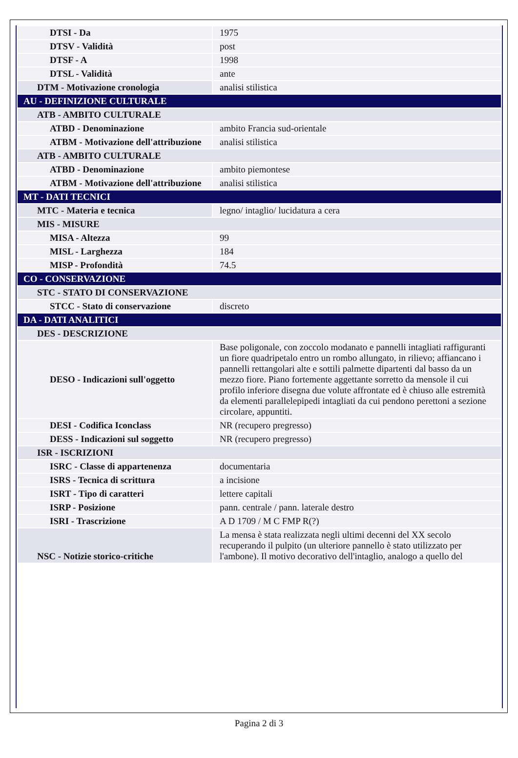| DTSI - Da | 1975 |
| DTSV - Validità | post |
| DTSF - A | 1998 |
| DTSL - Validità | ante |
| DTM - Motivazione cronologia | analisi stilistica |
| AU - DEFINIZIONE CULTURALE | |
| ATB - AMBITO CULTURALE | |
| ATBD - Denominazione | ambito Francia sud-orientale |
| ATBM - Motivazione dell'attribuzione | analisi stilistica |
| ATB - AMBITO CULTURALE | |
| ATBD - Denominazione | ambito piemontese |
| ATBM - Motivazione dell'attribuzione | analisi stilistica |
| MT - DATI TECNICI | |
| MTC - Materia e tecnica | legno/ intaglio/ lucidatura a cera |
| MIS - MISURE | |
| MISA - Altezza | 99 |
| MISL - Larghezza | 184 |
| MISP - Profondità | 74.5 |
| CO - CONSERVAZIONE | |
| STC - STATO DI CONSERVAZIONE | |
| STCC - Stato di conservazione | discreto |
| DA - DATI ANALITICI | |
| DES - DESCRIZIONE | |
| DESO - Indicazioni sull'oggetto | Base poligonale, con zoccolo modanato e pannelli intagliati raffiguranti un fiore quadripetalo entro un rombo allungato, in rilievo; affiancano i pannelli rettangolari alte e sottili palmette dipartenti dal basso da un mezzo fiore. Piano fortemente aggettante sorretto da mensole il cui profilo inferiore disegna due volute affrontate ed è chiuso alle estremità da elementi parallelepipedi intagliati da cui pendono perettoni a sezione circolare, appuntiti. |
| DESI - Codifica Iconclass | NR (recupero pregresso) |
| DESS - Indicazioni sul soggetto | NR (recupero pregresso) |
| ISR - ISCRIZIONI | |
| ISRC - Classe di appartenenza | documentaria |
| ISRS - Tecnica di scrittura | a incisione |
| ISRT - Tipo di caratteri | lettere capitali |
| ISRP - Posizione | pann. centrale / pann. laterale destro |
| ISRI - Trascrizione | A D 1709 / M C FMP R(?) |
| NSC - Notizie storico-critiche | La mensa è stata realizzata negli ultimi decenni del XX secolo recuperando il pulpito (un ulteriore pannello è stato utilizzato per l'ambone). Il motivo decorativo dell'intaglio, analogo a quello del |
Pagina 2 di 3